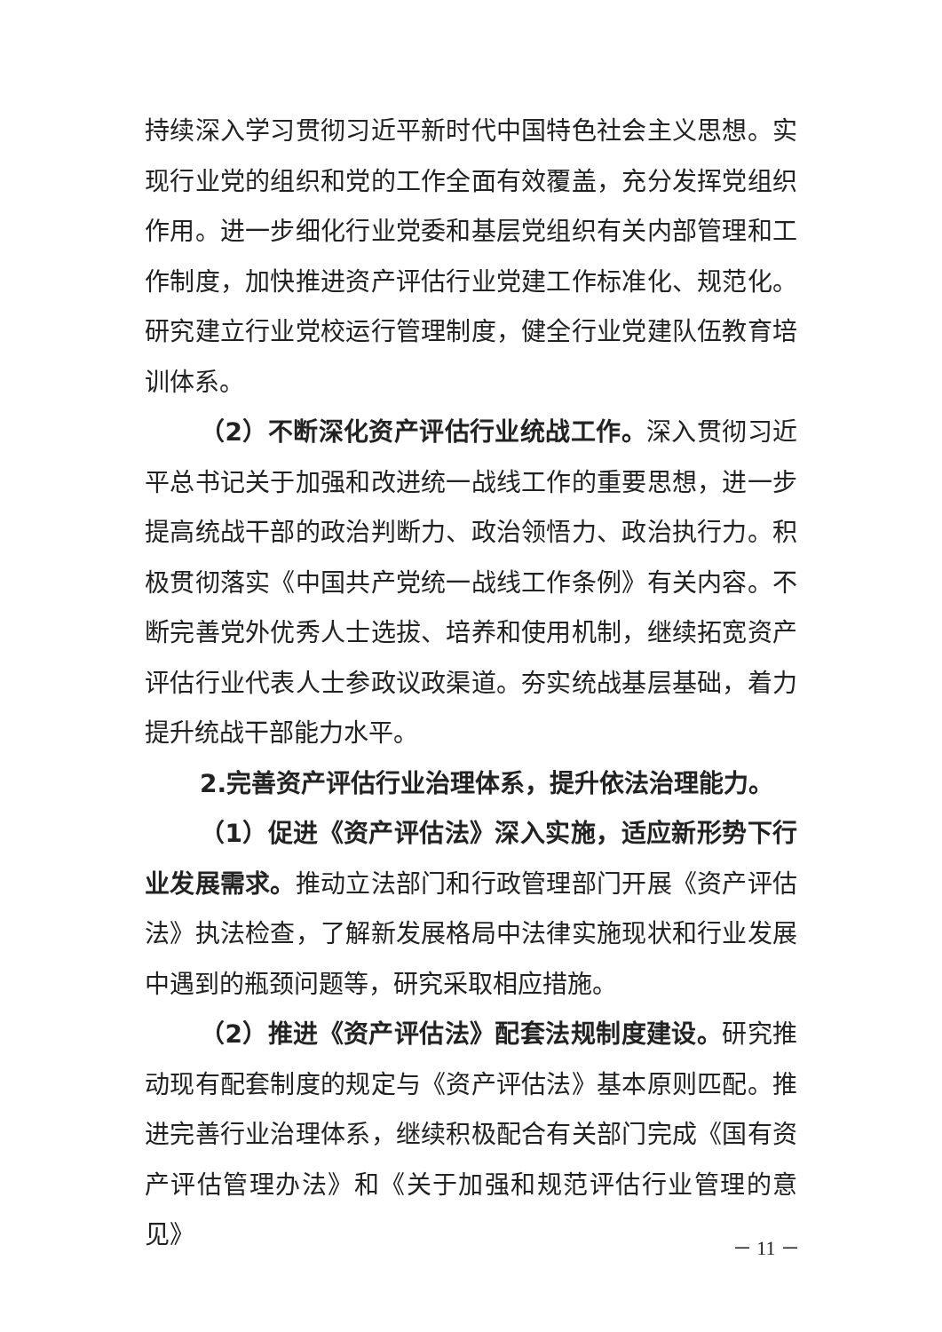持续深入学习贯彻习近平新时代中国特色社会主义思想。实现行业党的组织和党的工作全面有效覆盖，充分发挥党组织作用。进一步细化行业党委和基层党组织有关内部管理和工作制度，加快推进资产评估行业党建工作标准化、规范化。研究建立行业党校运行管理制度，健全行业党建队伍教育培训体系。
（2）不断深化资产评估行业统战工作。深入贯彻习近平总书记关于加强和改进统一战线工作的重要思想，进一步提高统战干部的政治判断力、政治领悟力、政治执行力。积极贯彻落实《中国共产党统一战线工作条例》有关内容。不断完善党外优秀人士选拔、培养和使用机制，继续拓宽资产评估行业代表人士参政议政渠道。夯实统战基层基础，着力提升统战干部能力水平。
2.完善资产评估行业治理体系，提升依法治理能力。
（1）促进《资产评估法》深入实施，适应新形势下行业发展需求。推动立法部门和行政管理部门开展《资产评估法》执法检查，了解新发展格局中法律实施现状和行业发展中遇到的瓶颈问题等，研究采取相应措施。
（2）推进《资产评估法》配套法规制度建设。研究推动现有配套制度的规定与《资产评估法》基本原则匹配。推进完善行业治理体系，继续积极配合有关部门完成《国有资产评估管理办法》和《关于加强和规范评估行业管理的意见》
－ 11 －